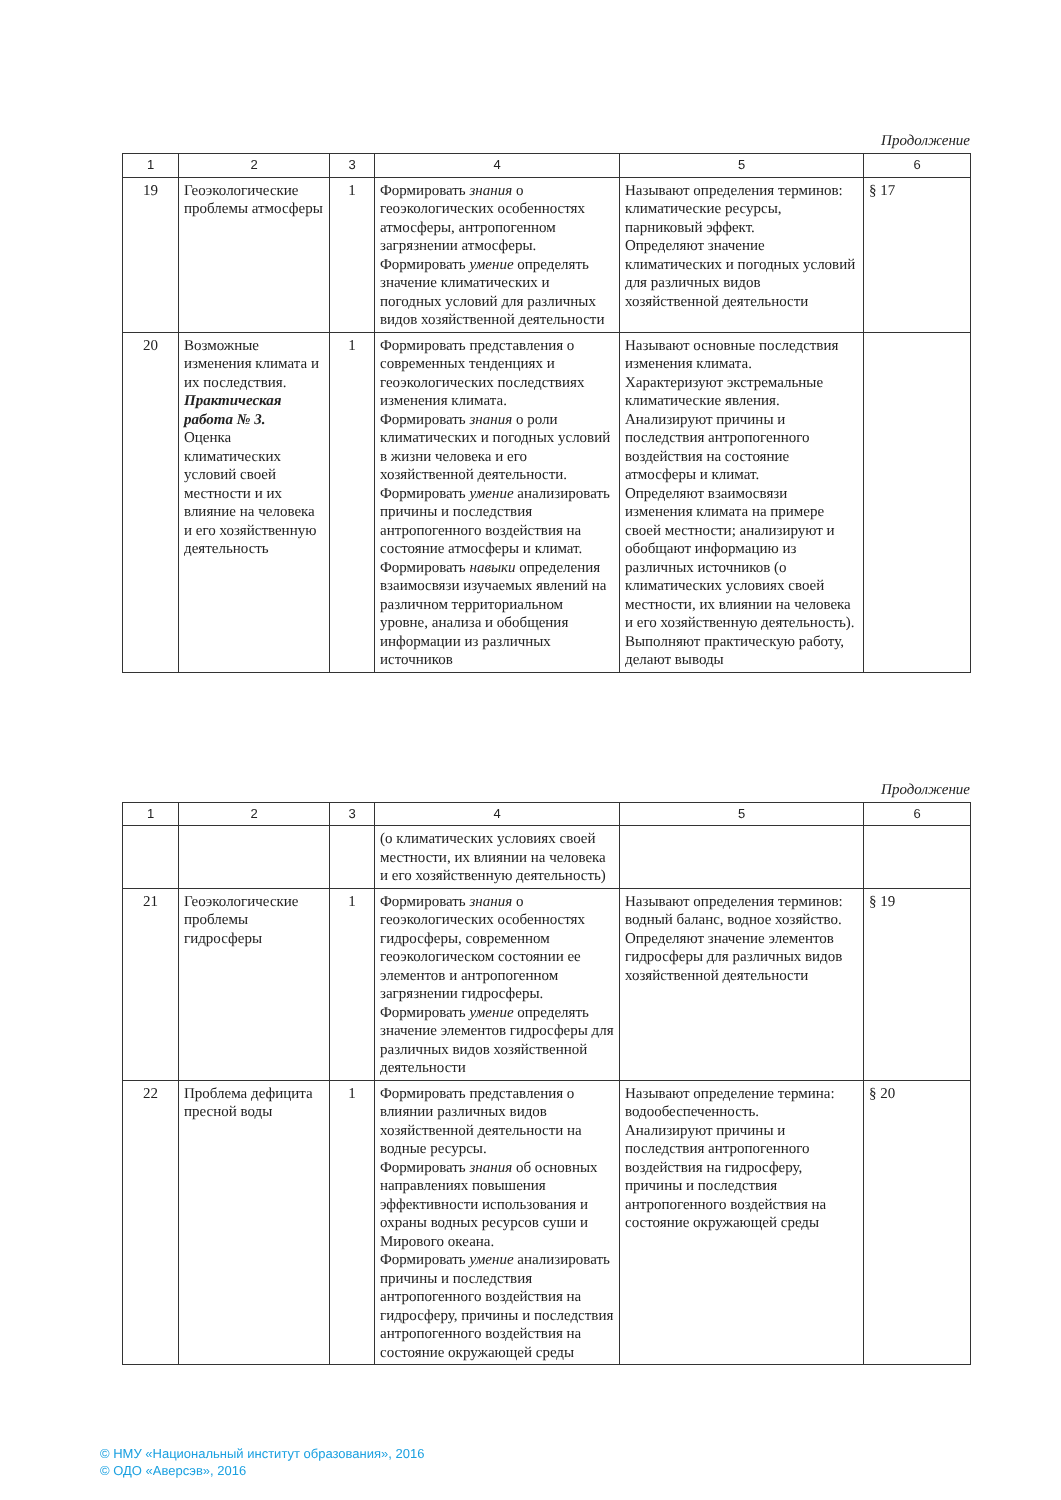Продолжение
| 1 | 2 | 3 | 4 | 5 | 6 |
| --- | --- | --- | --- | --- | --- |
| 19 | Геоэкологические проблемы атмосферы | 1 | Формировать знания о геоэкологических особенностях атмосферы, антропогенном загрязнении атмосферы. Формировать умение определять значение климатических и погодных условий для различных видов хозяйственной деятельности | Называют определения терминов: климатические ресурсы, парниковый эффект. Определяют значение климатических и погодных условий для различных видов хозяйственной деятельности | § 17 |
| 20 | Возможные изменения климата и их последствия. Практическая работа № 3. Оценка климатических условий своей местности и их влияние на человека и его хозяйственную деятельность | 1 | Формировать представления о современных тенденциях и геоэкологических последствиях изменения климата. Формировать знания о роли климатических и погодных условий в жизни человека и его хозяйственной деятельности. Формировать умение анализировать причины и последствия антропогенного воздействия на состояние атмосферы и климат. Формировать навыки определения взаимосвязи изучаемых явлений на различном территориальном уровне, анализа и обобщения информации из различных источников | Называют основные последствия изменения климата. Характеризуют экстремальные климатические явления. Анализируют причины и последствия антропогенного воздействия на состояние атмосферы и климат. Определяют взаимосвязи изменения климата на примере своей местности; анализируют и обобщают информацию из различных источников (о климатических условиях своей местности, их влиянии на человека и его хозяйственную деятельность). Выполняют практическую работу, делают выводы | |
Продолжение
| 1 | 2 | 3 | 4 | 5 | 6 |
| --- | --- | --- | --- | --- | --- |
| | | | (о климатических условиях своей местности, их влиянии на человека и его хозяйственную деятельность) | | |
| 21 | Геоэкологические проблемы гидросферы | 1 | Формировать знания о геоэкологических особенностях гидросферы, современном геоэкологическом состоянии ее элементов и антропогенном загрязнении гидросферы. Формировать умение определять значение элементов гидросферы для различных видов хозяйственной деятельности | Называют определения терминов: водный баланс, водное хозяйство. Определяют значение элементов гидросферы для различных видов хозяйственной деятельности | § 19 |
| 22 | Проблема дефицита пресной воды | 1 | Формировать представления о влиянии различных видов хозяйственной деятельности на водные ресурсы. Формировать знания об основных направлениях повышения эффективности использования и охраны водных ресурсов суши и Мирового океана. Формировать умение анализировать причины и последствия антропогенного воздействия на гидросферу, причины и последствия антропогенного воздействия на состояние окружающей среды | Называют определение термина: водообеспеченность. Анализируют причины и последствия антропогенного воздействия на гидросферу, причины и последствия антропогенного воздействия на состояние окружающей среды | § 20 |
© НМУ «Национальный институт образования», 2016
© ОДО «Аверсэв», 2016